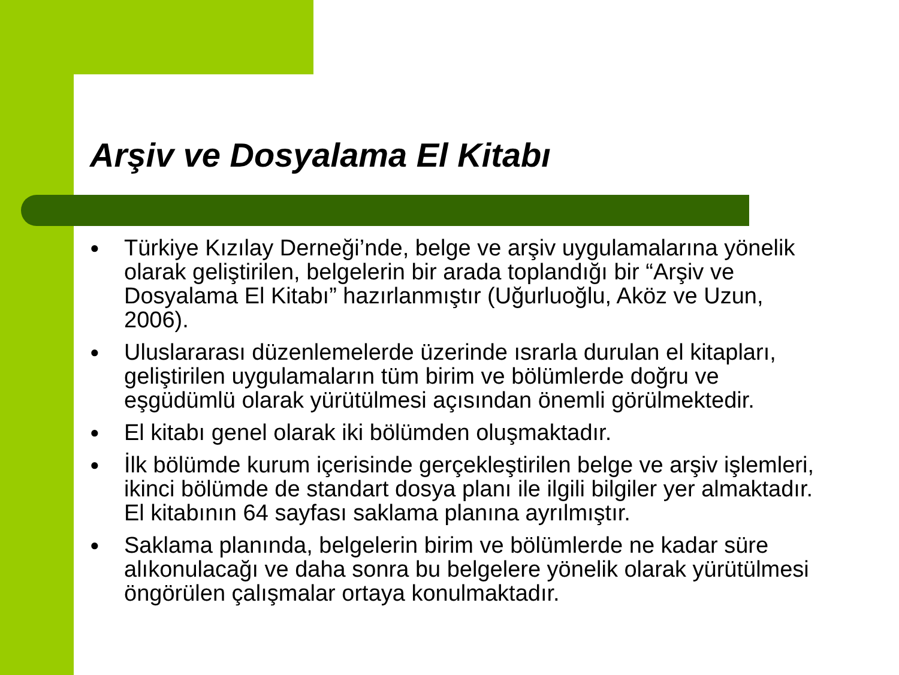Arşiv ve Dosyalama El Kitabı
● Türkiye Kızılay Derneği’nde, belge ve arşiv uygulamalarına yönelik olarak geliştirilen, belgelerin bir arada toplandığı bir “Arşiv ve Dosyalama El Kitabı” hazırlanmıştır (Uğurluoğlu, Aköz ve Uzun, 2006).
● Uluslararası düzenlemelerde üzerinde ısrarla durulan el kitapları, geliştirilen uygulamaların tüm birim ve bölümlerde doğru ve eşgüdümlü olarak yürütülmesi açısından önemli görülmektedir.
● El kitabı genel olarak iki bölümden oluşmaktadır.
● İlk bölümde kurum içerisinde gerçekleştirilen belge ve arşiv işlemleri, ikinci bölümde de standart dosya planı ile ilgili bilgiler yer almaktadır. El kitabının 64 sayfası saklama planına ayrılmıştır.
● Saklama planında, belgelerin birim ve bölümlerde ne kadar süre alıkonulacağı ve daha sonra bu belgelere yönelik olarak yürütülmesi öngörülen çalışmalar ortaya konulmaktadır.